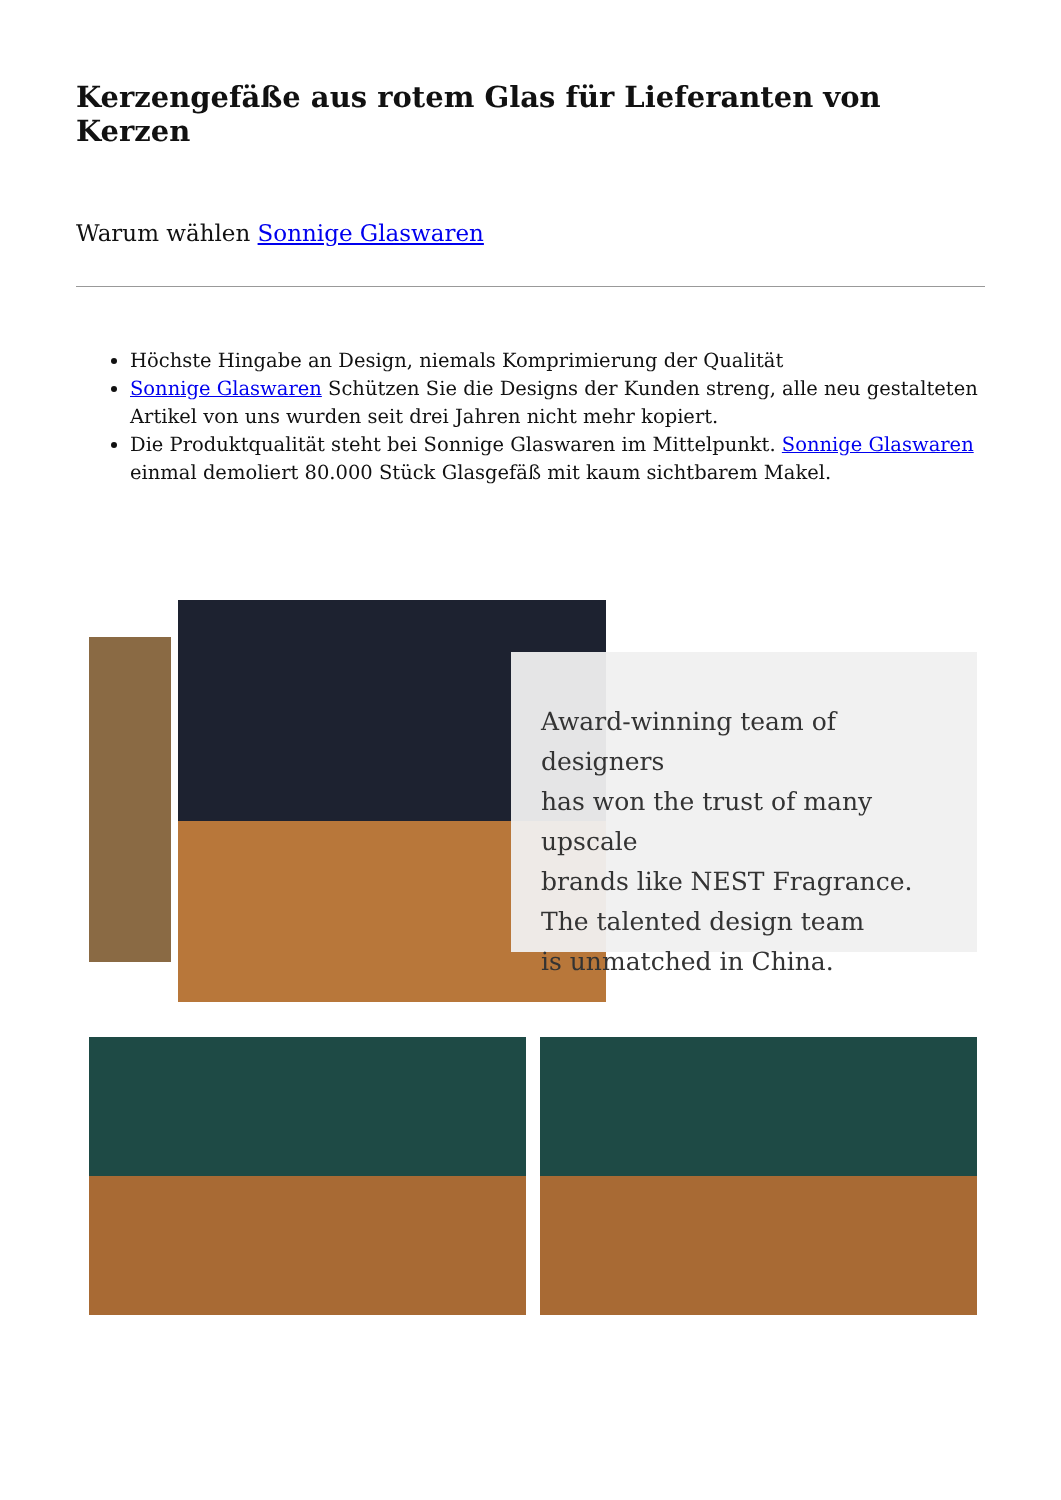Kerzengefäße aus rotem Glas für Lieferanten von Kerzen
Warum wählen Sonnige Glaswaren
Höchste Hingabe an Design, niemals Komprimierung der Qualität
Sonnige Glaswaren Schützen Sie die Designs der Kunden streng, alle neu gestalteten Artikel von uns wurden seit drei Jahren nicht mehr kopiert.
Die Produktqualität steht bei Sonnige Glaswaren im Mittelpunkt. Sonnige Glaswaren einmal demoliert 80.000 Stück Glasgefäß mit kaum sichtbarem Makel.
Award-winning team of designers
has won the trust of many upscale
brands like NEST Fragrance.
The talented design team
is unmatched in China.